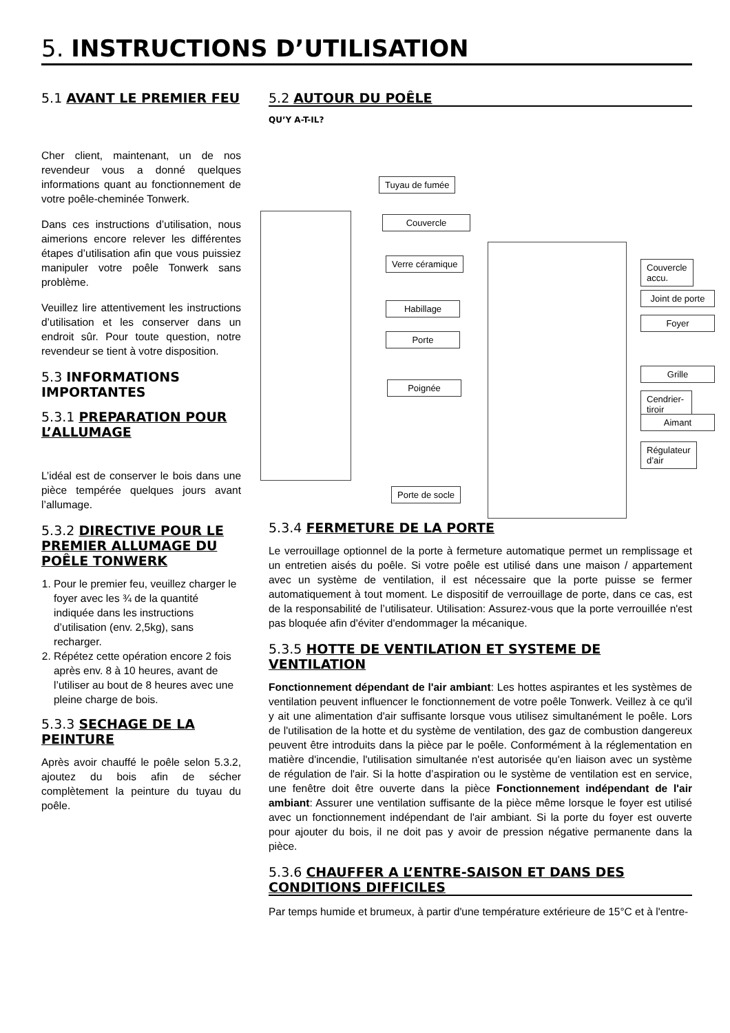5. INSTRUCTIONS D’UTILISATION
5.1 AVANT LE PREMIER FEU
Cher client, maintenant, un de nos revendeur vous a donné quelques informations quant au fonctionnement de votre poêle-cheminée Tonwerk.
Dans ces instructions d’utilisation, nous aimerions encore relever les différentes étapes d’utilisation afin que vous puissiez manipuler votre poêle Tonwerk sans problème.
Veuillez lire attentivement les instructions d’utilisation et les conserver dans un endroit sûr. Pour toute question, notre revendeur se tient à votre disposition.
5.3 INFORMATIONS IMPORTANTES
5.3.1 PREPARATION POUR L’ALLUMAGE
L’idéal est de conserver le bois dans une pièce tempérée quelques jours avant l’allumage.
5.3.2 DIRECTIVE POUR LE PREMIER ALLUMAGE DU POÊLE TONWERK
1. Pour le premier feu, veuillez charger le foyer avec les ¾ de la quantité indiquée dans les instructions d’utilisation (env. 2,5kg), sans recharger.
2. Répétez cette opération encore 2 fois après env. 8 à 10 heures, avant de l’utiliser au bout de 8 heures avec une pleine charge de bois.
5.3.3 SECHAGE DE LA PEINTURE
Après avoir chauffé le poêle selon 5.3.2, ajoutez du bois afin de sécher complètement la peinture du tuyau du poêle.
5.2 AUTOUR DU POÊLE
QU’Y A-T-IL?
Tuyau de fumée
Couvercle
Verre céramique
Habillage
Porte
Poignée
Porte de socle
Couvercle accu.
Joint de porte
Foyer
Grille
Cendrier-tiroir
Aimant
Régulateur d’air
5.3.4 FERMETURE DE LA PORTE
Le verrouillage optionnel de la porte à fermeture automatique permet un remplissage et un entretien aisés du poêle. Si votre poêle est utilisé dans une maison / appartement avec un système de ventilation, il est nécessaire que la porte puisse se fermer automatiquement à tout moment. Le dispositif de verrouillage de porte, dans ce cas, est de la responsabilité de l’utilisateur. Utilisation: Assurez-vous que la porte verrouillée n'est pas bloquée afin d'éviter d'endommager la mécanique.
5.3.5 HOTTE DE VENTILATION ET SYSTEME DE VENTILATION
Fonctionnement dépendant de l'air ambiant: Les hottes aspirantes et les systèmes de ventilation peuvent influencer le fonctionnement de votre poêle Tonwerk. Veillez à ce qu'il y ait une alimentation d'air suffisante lorsque vous utilisez simultanément le poêle. Lors de l'utilisation de la hotte et du système de ventilation, des gaz de combustion dangereux peuvent être introduits dans la pièce par le poêle. Conformément à la réglementation en matière d'incendie, l'utilisation simultanée n'est autorisée qu'en liaison avec un système de régulation de l'air. Si la hotte d’aspiration ou le système de ventilation est en service, une fenêtre doit être ouverte dans la pièce Fonctionnement indépendant de l'air ambiant: Assurer une ventilation suffisante de la pièce même lorsque le foyer est utilisé avec un fonctionnement indépendant de l'air ambiant. Si la porte du foyer est ouverte pour ajouter du bois, il ne doit pas y avoir de pression négative permanente dans la pièce.
5.3.6 CHAUFFER A L’ENTRE-SAISON ET DANS DES CONDITIONS DIFFICILES
Par temps humide et brumeux, à partir d'une température extérieure de 15°C et à l'entre-